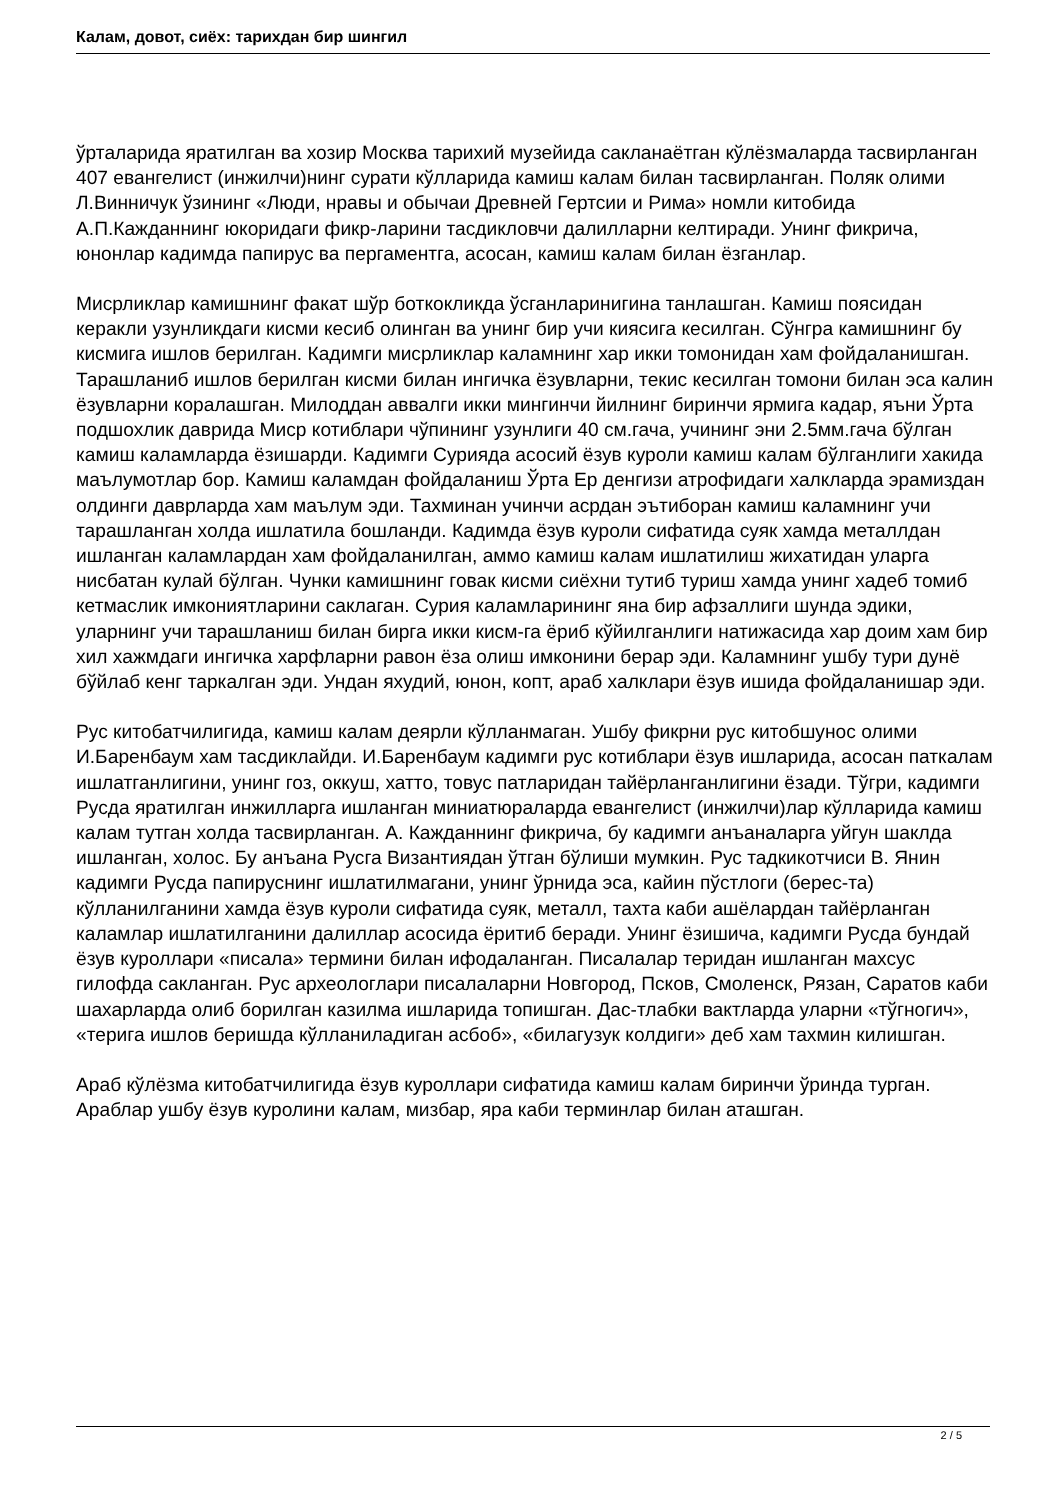Калам, довот, сиёх: тарихдан бир шингил
ўрталарида яратилган ва хозир Москва тарихий музейида сакланаётган кўлёзмаларда тасвирланган 407 евангелист (инжилчи)нинг сурати кўлларида камиш калам билан тасвирланган. Поляк олими Л.Винничук ўзининг «Люди, нравы и обычаи Древней Гертсии и Рима» номли китобида А.П.Кажданнинг юкоридаги фикр-ларини тасдикловчи далилларни келтиради. Унинг фикрича, юнонлар кадимда папирус ва пергаментга, асосан, камиш калам билан ёзганлар.
Мисрликлар камишнинг факат шўр боткокликда ўсганларинигина танлашган. Камиш поясидан керакли узунликдаги кисми кесиб олинган ва унинг бир учи киясига кесилган. Сўнгра камишнинг бу кисмига ишлов берилган. Кадимги мисрликлар каламнинг хар икки томонидан хам фойдаланишган. Тарашланиб ишлов берилган кисми билан ингичка ёзувларни, текис кесилган томони билан эса калин ёзувларни коралашган. Милоддан аввалги икки мингинчи йилнинг биринчи ярмига кадар, яъни Ўрта подшохлик даврида Миср котиблари чўпининг узунлиги 40 см.гача, учининг эни 2.5мм.гача бўлган камиш каламларда ёзишарди. Кадимги Сурияда асосий ёзув куроли камиш калам бўлганлиги хакида маълумотлар бор. Камиш каламдан фойдаланиш Ўрта Ер денгизи атрофидаги халкларда эрамиздан олдинги даврларда хам маълум эди. Тахминан учинчи асрдан эътиборан камиш каламнинг учи тарашланган холда ишлатила бошланди. Кадимда ёзув куроли сифатида суяк хамда металлдан ишланган каламлардан хам фойдаланилган, аммо камиш калам ишлатилиш жихатидан уларга нисбатан кулай бўлган. Чунки камишнинг говак кисми сиёхни тутиб туриш хамда унинг хадеб томиб кетмаслик имкониятларини саклаган. Сурия каламларининг яна бир афзаллиги шунда эдики, уларнинг учи тарашланиш билан бирга икки кисм-га ёриб кўйилганлиги натижасида хар доим хам бир хил хажмдаги ингичка харфларни равон ёза олиш имконини берар эди. Каламнинг ушбу тури дунё бўйлаб кенг таркалган эди. Ундан яхудий, юнон, копт, араб халклари ёзув ишида фойдаланишар эди.
Рус китобатчилигида, камиш калам деярли кўлланмаган. Ушбу фикрни рус китобшунос олими И.Баренбаум хам тасдиклайди. И.Баренбаум кадимги рус котиблари ёзув ишларида, асосан паткалам ишлатганлигини, унинг гоз, оккуш, хатто, товус патларидан тайёрланганлигини ёзади. Тўгри, кадимги Русда яратилган инжилларга ишланган миниатюраларда евангелист (инжилчи)лар кўлларида камиш калам тутган холда тасвирланган. А. Кажданнинг фикрича, бу кадимги анъаналарга уйгун шаклда ишланган, холос. Бу анъана Русга Византиядан ўтган бўлиши мумкин. Рус тадкикотчиси В. Янин кадимги Русда папируснинг ишлатилмагани, унинг ўрнида эса, кайин пўстлоги (берес-та) кўлланилганини хамда ёзув куроли сифатида суяк, металл, тахта каби ашёлардан тайёрланган каламлар ишлатилганини далиллар асосида ёритиб беради. Унинг ёзишича, кадимги Русда бундай ёзув куроллари «писала» термини билан ифодаланган. Писалалар теридан ишланган махсус гилофда сакланган. Рус археологлари писалаларни Новгород, Псков, Смоленск, Рязан, Саратов каби шахарларда олиб борилган казилма ишларида топишган. Дас-тлабки вактларда уларни «тўгногич», «терига ишлов беришда кўлланиладиган асбоб», «билагузук колдиги» деб хам тахмин килишган.
Араб кўлёзма китобатчилигида ёзув куроллари сифатида камиш калам биринчи ўринда турган. Араблар ушбу ёзув куролини калам, мизбар, яра каби терминлар билан аташган.
2 / 5